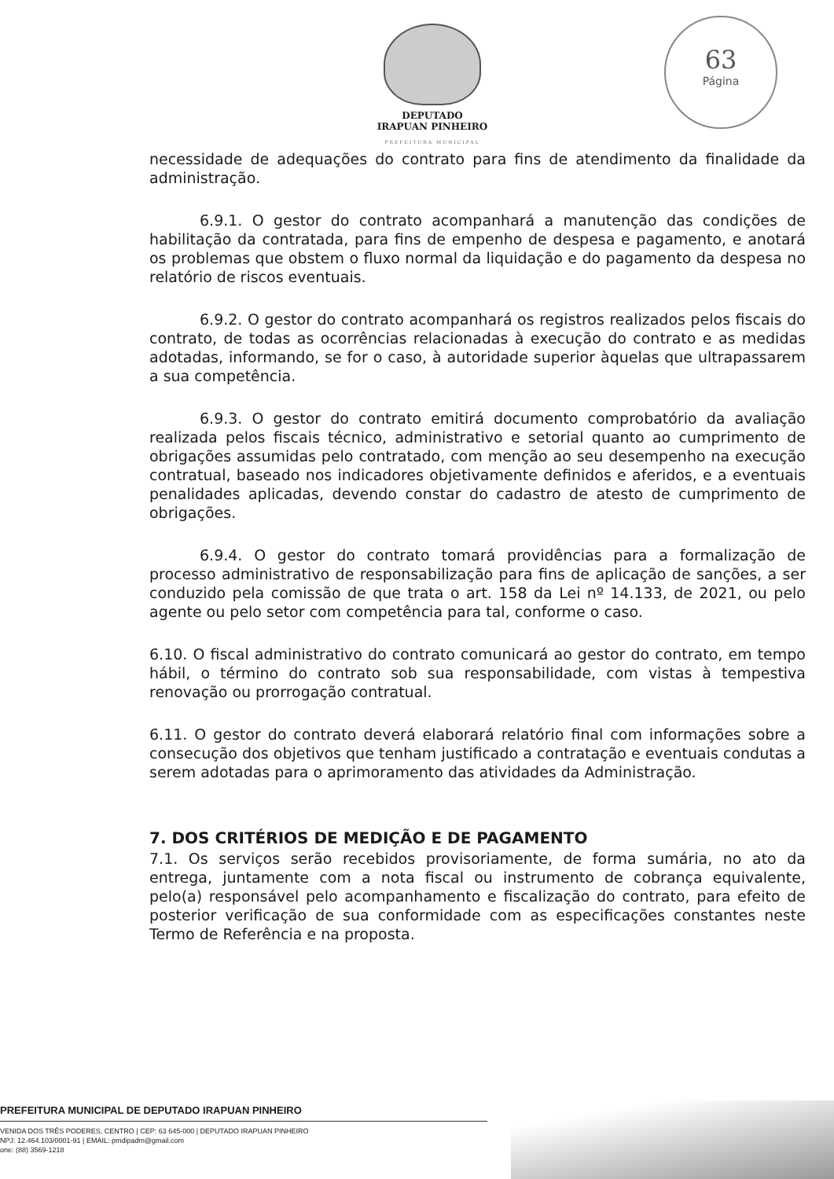DEPUTADO
IRAPUAN PINHEIRO
PREFEITURA MUNICIPAL
63
Página
necessidade de adequações do contrato para fins de atendimento da finalidade da administração.
6.9.1. O gestor do contrato acompanhará a manutenção das condições de habilitação da contratada, para fins de empenho de despesa e pagamento, e anotará os problemas que obstem o fluxo normal da liquidação e do pagamento da despesa no relatório de riscos eventuais.
6.9.2. O gestor do contrato acompanhará os registros realizados pelos fiscais do contrato, de todas as ocorrências relacionadas à execução do contrato e as medidas adotadas, informando, se for o caso, à autoridade superior àquelas que ultrapassarem a sua competência.
6.9.3. O gestor do contrato emitirá documento comprobatório da avaliação realizada pelos fiscais técnico, administrativo e setorial quanto ao cumprimento de obrigações assumidas pelo contratado, com menção ao seu desempenho na execução contratual, baseado nos indicadores objetivamente definidos e aferidos, e a eventuais penalidades aplicadas, devendo constar do cadastro de atesto de cumprimento de obrigações.
6.9.4. O gestor do contrato tomará providências para a formalização de processo administrativo de responsabilização para fins de aplicação de sanções, a ser conduzido pela comissão de que trata o art. 158 da Lei nº 14.133, de 2021, ou pelo agente ou pelo setor com competência para tal, conforme o caso.
6.10. O fiscal administrativo do contrato comunicará ao gestor do contrato, em tempo hábil, o término do contrato sob sua responsabilidade, com vistas à tempestiva renovação ou prorrogação contratual.
6.11. O gestor do contrato deverá elaborará relatório final com informações sobre a consecução dos objetivos que tenham justificado a contratação e eventuais condutas a serem adotadas para o aprimoramento das atividades da Administração.
7. DOS CRITÉRIOS DE MEDIÇÃO E DE PAGAMENTO
7.1. Os serviços serão recebidos provisoriamente, de forma sumária, no ato da entrega, juntamente com a nota fiscal ou instrumento de cobrança equivalente, pelo(a) responsável pelo acompanhamento e fiscalização do contrato, para efeito de posterior verificação de sua conformidade com as especificações constantes neste Termo de Referência e na proposta.
PREFEITURA MUNICIPAL DE DEPUTADO IRAPUAN PINHEIRO
VENIDA DOS TRÊS PODERES, CENTRO | CEP: 63 645-000 | DEPUTADO IRAPUAN PINHEIRO
NPJ: 12.464.103/0001-91 | EMAIL: pmdipadm@gmail.com
one: (88) 3569-1218